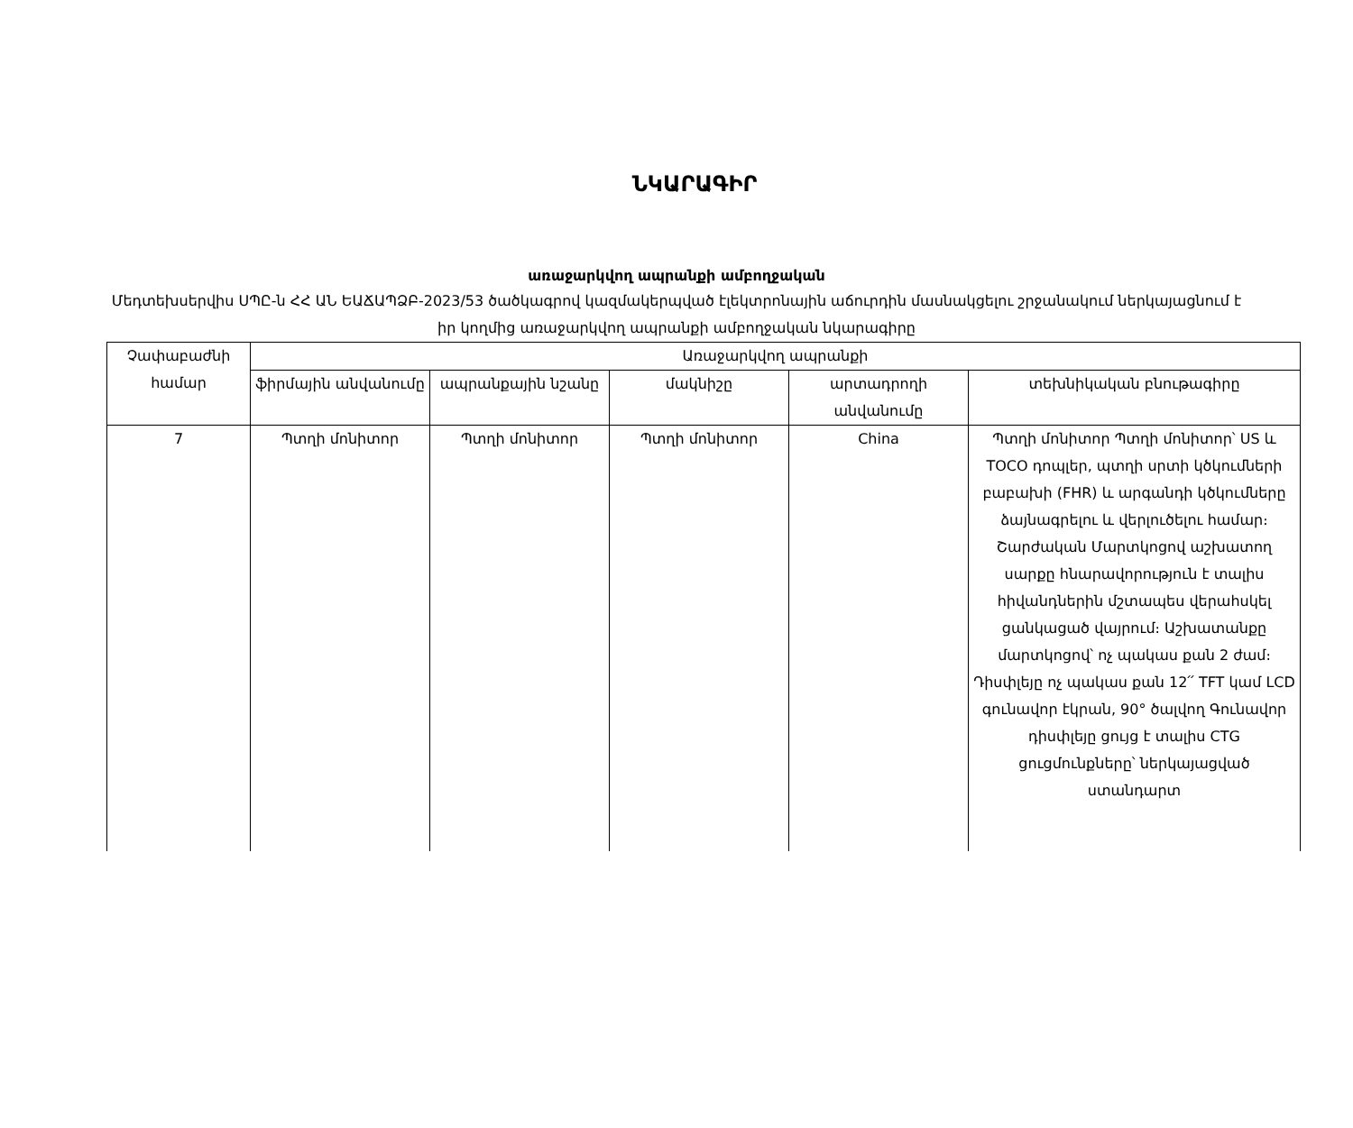ՆԿԱՐԱԳԻՐ
առաջարկվող ապրանքի ամբողջական
Մեդտեխսերվիս ՍՊԸ-ն ՀՀ ԱՆ ԵԱՃԱՊՁԲ-2023/53 ծածկագրով կազմակերպված էլեկտրոնային աճուրդին մասնակցելու շրջանակում ներկայացնում է իր կողմից առաջարկվող ապրանքի ամբողջական նկարագիրը
| Չափաբաժնի համար | Առաջարկվող ապրանքի | | | | |
| --- | --- | --- | --- | --- | --- |
| | ֆիրմային անվանումը | ապրանքային նշանը | մակնիշը | արտադրողի անվանումը | տեխնիկական բնութագիրը |
| 7 | Պտղի մոնիտոր | Պտղի մոնիտոր | Պտղի մոնիտոր | China | Պտղի մոնիտոր Պտղի մոնիտոր՝ US և TOCO դոպլեր, պտղի սրտի կծկումների բաբախի (FHR) և արգանդի կծկումները ձայնագրելու և վերլուծելու համար։ Շարժական Մարտկոցով աշխատող սարքը հնարավորություն է տալիս հիվանդներին մշտապես վերահսկել ցանկացած վայրում։ Աշխատանքը մարտկոցով՝ ոչ պակաս քան 2 ժամ։ Դիսփլեյը ոչ պակաս քան 12՛՛ TFT կամ LCD գունավոր էկրան, 90° ծալվող Գունավոր դիսփլեյը ցույց է տալիս CTG ցուցմունքները՝ ներկայացված ստանդարտ |